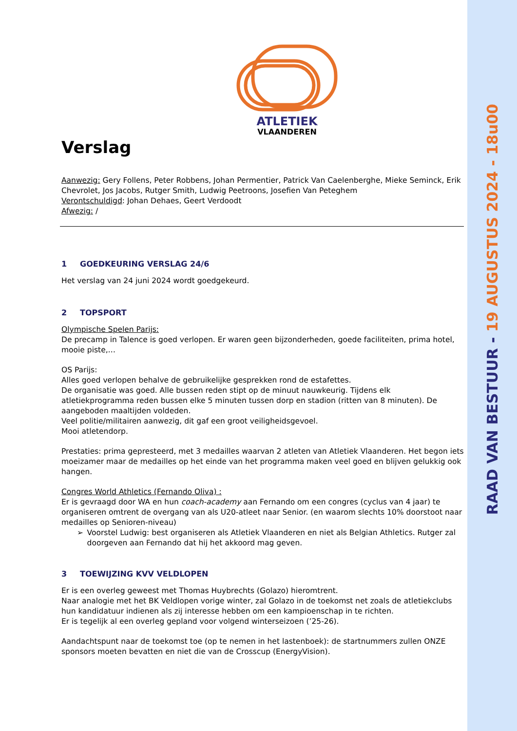RAAD VAN BESTUUR - 19 AUGUSTUS 2024 - 18u00
ATLETIEK
VLAANDEREN
Verslag
Aanwezig: Gery Follens, Peter Robbens, Johan Permentier, Patrick Van Caelenberghe, Mieke Seminck, Erik Chevrolet, Jos Jacobs, Rutger Smith, Ludwig Peetroons, Josefien Van Peteghem
Verontschuldigd: Johan Dehaes, Geert Verdoodt
Afwezig: /
1 GOEDKEURING VERSLAG 24/6
Het verslag van 24 juni 2024 wordt goedgekeurd.
2 TOPSPORT
Olympische Spelen Parijs:
De precamp in Talence is goed verlopen. Er waren geen bijzonderheden, goede faciliteiten, prima hotel, mooie piste,…
OS Parijs:
Alles goed verlopen behalve de gebruikelijke gesprekken rond de estafettes.
De organisatie was goed. Alle bussen reden stipt op de minuut nauwkeurig. Tijdens elk atletiekprogramma reden bussen elke 5 minuten tussen dorp en stadion (ritten van 8 minuten). De aangeboden maaltijden voldeden.
Veel politie/militairen aanwezig, dit gaf een groot veiligheidsgevoel.
Mooi atletendorp.
Prestaties: prima gepresteerd, met 3 medailles waarvan 2 atleten van Atletiek Vlaanderen. Het begon iets moeizamer maar de medailles op het einde van het programma maken veel goed en blijven gelukkig ook hangen.
Congres World Athletics (Fernando Oliva) :
Er is gevraagd door WA en hun coach-academy aan Fernando om een congres (cyclus van 4 jaar) te organiseren omtrent de overgang van als U20-atleet naar Senior. (en waarom slechts 10% doorstoot naar medailles op Senioren-niveau)
➢ Voorstel Ludwig: best organiseren als Atletiek Vlaanderen en niet als Belgian Athletics. Rutger zal doorgeven aan Fernando dat hij het akkoord mag geven.
3 TOEWIJZING KVV VELDLOPEN
Er is een overleg geweest met Thomas Huybrechts (Golazo) hieromtrent.
Naar analogie met het BK Veldlopen vorige winter, zal Golazo in de toekomst net zoals de atletiekclubs hun kandidatuur indienen als zij interesse hebben om een kampioenschap in te richten.
Er is tegelijk al een overleg gepland voor volgend winterseizoen (’25-26).
Aandachtspunt naar de toekomst toe (op te nemen in het lastenboek): de startnummers zullen ONZE sponsors moeten bevatten en niet die van de Crosscup (EnergyVision).